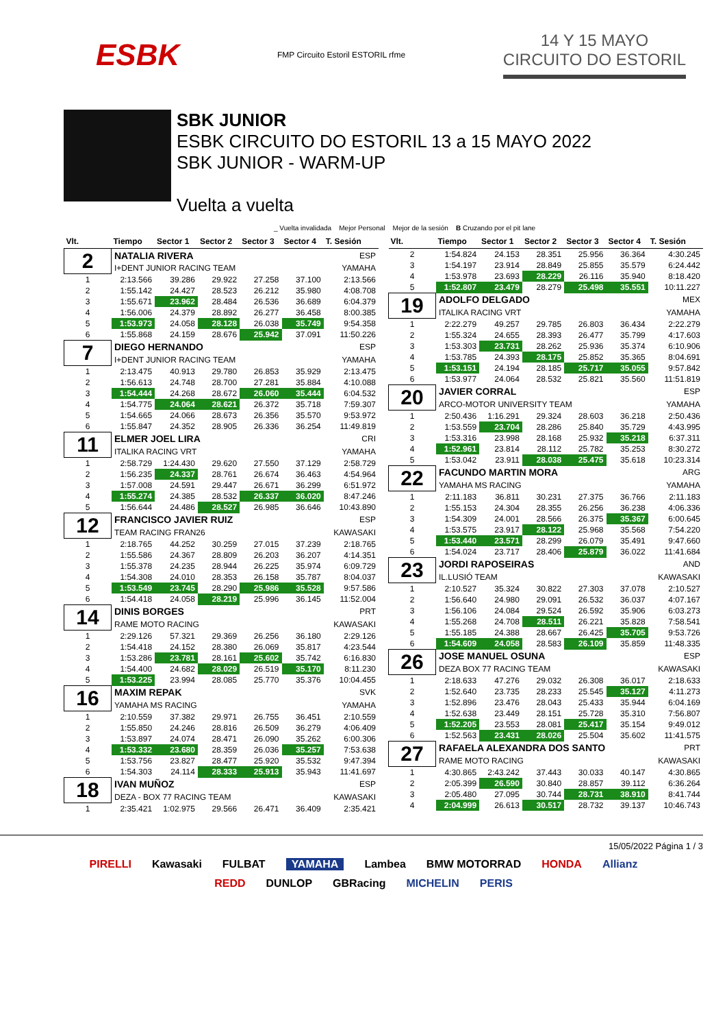ESBK FMP Circuito Estoril ESTORIL rfme
14 Y 15 MAYO
CIRCUITO DO ESTORIL
SBK JUNIOR
ESBK CIRCUITO DO ESTORIL 13 a 15 MAYO 2022
SBK JUNIOR - WARM-UP
Vuelta a vuelta
_ Vuelta invalidada Mejor Personal Mejor de la sesión B Cruzando por el pit lane
| Vlt. | Tiempo | Sector 1 | Sector 2 | Sector 3 | Sector 4 | T. Sesión |
| --- | --- | --- | --- | --- | --- | --- |
| 2 | NATALIA RIVERA | | | | | ESP |
| | I+DENT JUNIOR RACING TEAM | | | | | YAMAHA |
| 1 | 2:13.566 | 39.286 | 29.922 | 27.258 | 37.100 | 2:13.566 |
| 2 | 1:55.142 | 24.427 | 28.523 | 26.212 | 35.980 | 4:08.708 |
| 3 | 1:55.671 | 23.962 | 28.484 | 26.536 | 36.689 | 6:04.379 |
| 4 | 1:56.006 | 24.379 | 28.892 | 26.277 | 36.458 | 8:00.385 |
| 5 | 1:53.973 | 24.058 | 28.128 | 26.038 | 35.749 | 9:54.358 |
| 6 | 1:55.868 | 24.159 | 28.676 | 25.942 | 37.091 | 11:50.226 |
| 7 | DIEGO HERNANDO | | | | | ESP |
| | I+DENT JUNIOR RACING TEAM | | | | | YAMAHA |
| 1 | 2:13.475 | 40.913 | 29.780 | 26.853 | 35.929 | 2:13.475 |
| 2 | 1:56.613 | 24.748 | 28.700 | 27.281 | 35.884 | 4:10.088 |
| 3 | 1:54.444 | 24.268 | 28.672 | 26.060 | 35.444 | 6:04.532 |
| 4 | 1:54.775 | 24.064 | 28.621 | 26.372 | 35.718 | 7:59.307 |
| 5 | 1:54.665 | 24.066 | 28.673 | 26.356 | 35.570 | 9:53.972 |
| 6 | 1:55.847 | 24.352 | 28.905 | 26.336 | 36.254 | 11:49.819 |
| 11 | ELMER JOEL LIRA | | | | | CRI |
| | ITALIKA RACING VRT | | | | | YAMAHA |
| 1 | 2:58.729 | 1:24.430 | 29.620 | 27.550 | 37.129 | 2:58.729 |
| 2 | 1:56.235 | 24.337 | 28.761 | 26.674 | 36.463 | 4:54.964 |
| 3 | 1:57.008 | 24.591 | 29.447 | 26.671 | 36.299 | 6:51.972 |
| 4 | 1:55.274 | 24.385 | 28.532 | 26.337 | 36.020 | 8:47.246 |
| 5 | 1:56.644 | 24.486 | 28.527 | 26.985 | 36.646 | 10:43.890 |
| 12 | FRANCISCO JAVIER RUIZ | | | | | ESP |
| | TEAM RACING FRAN26 | | | | | KAWASAKI |
| 1 | 2:18.765 | 44.252 | 30.259 | 27.015 | 37.239 | 2:18.765 |
| 2 | 1:55.586 | 24.367 | 28.809 | 26.203 | 36.207 | 4:14.351 |
| 3 | 1:55.378 | 24.235 | 28.944 | 26.225 | 35.974 | 6:09.729 |
| 4 | 1:54.308 | 24.010 | 28.353 | 26.158 | 35.787 | 8:04.037 |
| 5 | 1:53.549 | 23.745 | 28.290 | 25.986 | 35.528 | 9:57.586 |
| 6 | 1:54.418 | 24.058 | 28.219 | 25.996 | 36.145 | 11:52.004 |
| 14 | DINIS BORGES | | | | | PRT |
| | RAME MOTO RACING | | | | | KAWASAKI |
| 1 | 2:29.126 | 57.321 | 29.369 | 26.256 | 36.180 | 2:29.126 |
| 2 | 1:54.418 | 24.152 | 28.380 | 26.069 | 35.817 | 4:23.544 |
| 3 | 1:53.286 | 23.781 | 28.161 | 25.602 | 35.742 | 6:16.830 |
| 4 | 1:54.400 | 24.682 | 28.029 | 26.519 | 35.170 | 8:11.230 |
| 5 | 1:53.225 | 23.994 | 28.085 | 25.770 | 35.376 | 10:04.455 |
| 16 | MAXIM REPAK | | | | | SVK |
| | YAMAHA MS RACING | | | | | YAMAHA |
| 1 | 2:10.559 | 37.382 | 29.971 | 26.755 | 36.451 | 2:10.559 |
| 2 | 1:55.850 | 24.246 | 28.816 | 26.509 | 36.279 | 4:06.409 |
| 3 | 1:53.897 | 24.074 | 28.471 | 26.090 | 35.262 | 6:00.306 |
| 4 | 1:53.332 | 23.680 | 28.359 | 26.036 | 35.257 | 7:53.638 |
| 5 | 1:53.756 | 23.827 | 28.477 | 25.920 | 35.532 | 9:47.394 |
| 6 | 1:54.303 | 24.114 | 28.333 | 25.913 | 35.943 | 11:41.697 |
| 18 | IVAN MUÑOZ | | | | | ESP |
| | DEZA - BOX 77 RACING TEAM | | | | | KAWASAKI |
| 1 | 2:35.421 | 1:02.975 | 29.566 | 26.471 | 36.409 | 2:35.421 |
| Vlt. | Tiempo | Sector 1 | Sector 2 | Sector 3 | Sector 4 | T. Sesión |
| --- | --- | --- | --- | --- | --- | --- |
| 2 | 1:54.824 | 24.153 | 28.351 | 25.956 | 36.364 | 4:30.245 |
| 3 | 1:54.197 | 23.914 | 28.849 | 25.855 | 35.579 | 6:24.442 |
| 4 | 1:53.978 | 23.693 | 28.229 | 26.116 | 35.940 | 8:18.420 |
| 5 | 1:52.807 | 23.479 | 28.279 | 25.498 | 35.551 | 10:11.227 |
| 19 | ADOLFO DELGADO | | | | | MEX |
| | ITALIKA RACING VRT | | | | | YAMAHA |
| 1 | 2:22.279 | 49.257 | 29.785 | 26.803 | 36.434 | 2:22.279 |
| 2 | 1:55.324 | 24.655 | 28.393 | 26.477 | 35.799 | 4:17.603 |
| 3 | 1:53.303 | 23.731 | 28.262 | 25.936 | 35.374 | 6:10.906 |
| 4 | 1:53.785 | 24.393 | 28.175 | 25.852 | 35.365 | 8:04.691 |
| 5 | 1:53.151 | 24.194 | 28.185 | 25.717 | 35.055 | 9:57.842 |
| 6 | 1:53.977 | 24.064 | 28.532 | 25.821 | 35.560 | 11:51.819 |
| 20 | JAVIER CORRAL | | | | | ESP |
| | ARCO-MOTOR UNIVERSITY TEAM | | | | | YAMAHA |
| 1 | 2:50.436 | 1:16.291 | 29.324 | 28.603 | 36.218 | 2:50.436 |
| 2 | 1:53.559 | 23.704 | 28.286 | 25.840 | 35.729 | 4:43.995 |
| 3 | 1:53.316 | 23.998 | 28.168 | 25.932 | 35.218 | 6:37.311 |
| 4 | 1:52.961 | 23.814 | 28.112 | 25.782 | 35.253 | 8:30.272 |
| 5 | 1:53.042 | 23.911 | 28.038 | 25.475 | 35.618 | 10:23.314 |
| 22 | FACUNDO MARTIN MORA | | | | | ARG |
| | YAMAHA MS RACING | | | | | YAMAHA |
| 1 | 2:11.183 | 36.811 | 30.231 | 27.375 | 36.766 | 2:11.183 |
| 2 | 1:55.153 | 24.304 | 28.355 | 26.256 | 36.238 | 4:06.336 |
| 3 | 1:54.309 | 24.001 | 28.566 | 26.375 | 35.367 | 6:00.645 |
| 4 | 1:53.575 | 23.917 | 28.122 | 25.968 | 35.568 | 7:54.220 |
| 5 | 1:53.440 | 23.571 | 28.299 | 26.079 | 35.491 | 9:47.660 |
| 6 | 1:54.024 | 23.717 | 28.406 | 25.879 | 36.022 | 11:41.684 |
| 23 | JORDI RAPOSEIRAS | | | | | AND |
| | IL.LUSIÓ TEAM | | | | | KAWASAKI |
| 1 | 2:10.527 | 35.324 | 30.822 | 27.303 | 37.078 | 2:10.527 |
| 2 | 1:56.640 | 24.980 | 29.091 | 26.532 | 36.037 | 4:07.167 |
| 3 | 1:56.106 | 24.084 | 29.524 | 26.592 | 35.906 | 6:03.273 |
| 4 | 1:55.268 | 24.708 | 28.511 | 26.221 | 35.828 | 7:58.541 |
| 5 | 1:55.185 | 24.388 | 28.667 | 26.425 | 35.705 | 9:53.726 |
| 6 | 1:54.609 | 24.058 | 28.583 | 26.109 | 35.859 | 11:48.335 |
| 26 | JOSE MANUEL OSUNA | | | | | ESP |
| | DEZA BOX 77 RACING TEAM | | | | | KAWASAKI |
| 1 | 2:18.633 | 47.276 | 29.032 | 26.308 | 36.017 | 2:18.633 |
| 2 | 1:52.640 | 23.735 | 28.233 | 25.545 | 35.127 | 4:11.273 |
| 3 | 1:52.896 | 23.476 | 28.043 | 25.433 | 35.944 | 6:04.169 |
| 4 | 1:52.638 | 23.449 | 28.151 | 25.728 | 35.310 | 7:56.807 |
| 5 | 1:52.205 | 23.553 | 28.081 | 25.417 | 35.154 | 9:49.012 |
| 6 | 1:52.563 | 23.431 | 28.026 | 25.504 | 35.602 | 11:41.575 |
| 27 | RAFAELA ALEXANDRA DOS SANTO | | | | | PRT |
| | RAME MOTO RACING | | | | | KAWASAKI |
| 1 | 4:30.865 | 2:43.242 | 37.443 | 30.033 | 40.147 | 4:30.865 |
| 2 | 2:05.399 | 26.590 | 30.840 | 28.857 | 39.112 | 6:36.264 |
| 3 | 2:05.480 | 27.095 | 30.744 | 28.731 | 38.910 | 8:41.744 |
| 4 | 2:04.999 | 26.613 | 30.517 | 28.732 | 39.137 | 10:46.743 |
15/05/2022 Página 1 / 3
PIRELLI Kawasaki FULBAT YAMAHA Lambea BMW MOTORRAD HONDA Allianz REDD DUNLOP GBRacing MICHELIN PERIS